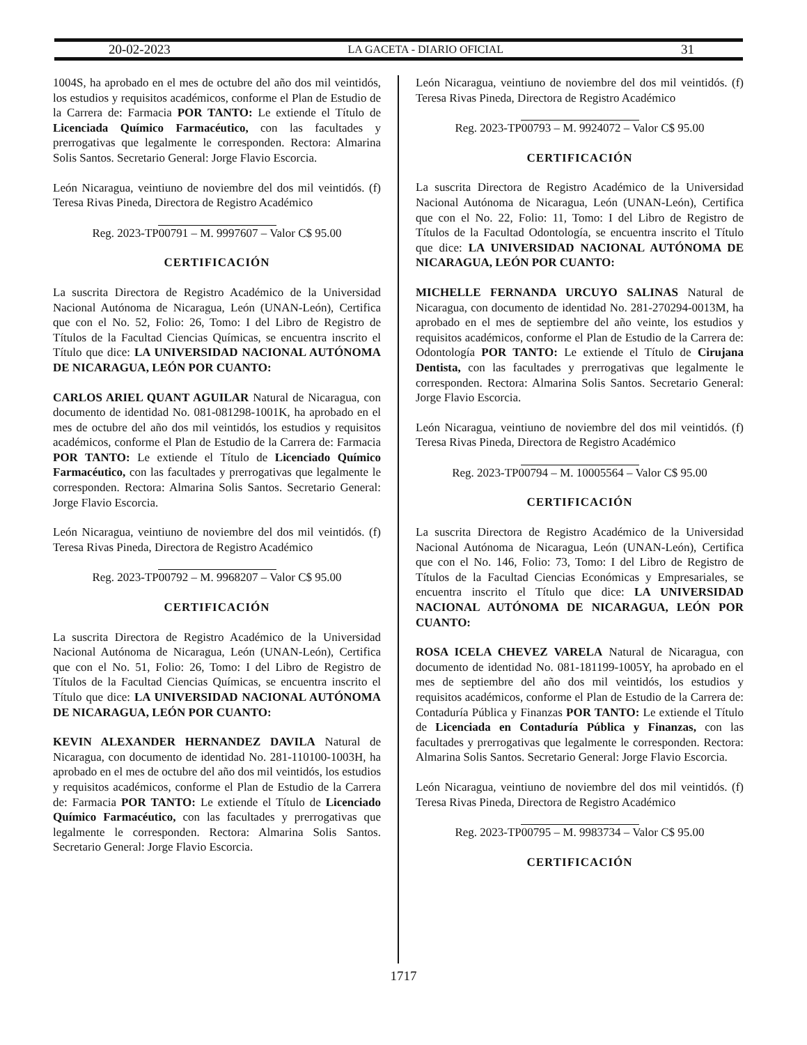20-02-2023 LA GACETA - DIARIO OFICIAL 31
1004S, ha aprobado en el mes de octubre del año dos mil veintidós, los estudios y requisitos académicos, conforme el Plan de Estudio de la Carrera de: Farmacia POR TANTO: Le extiende el Título de Licenciada Químico Farmacéutico, con las facultades y prerrogativas que legalmente le corresponden. Rectora: Almarina Solis Santos. Secretario General: Jorge Flavio Escorcia.
León Nicaragua, veintiuno de noviembre del dos mil veintidós. (f) Teresa Rivas Pineda, Directora de Registro Académico
Reg. 2023-TP00791 – M. 9997607 – Valor C$ 95.00
CERTIFICACIÓN
La suscrita Directora de Registro Académico de la Universidad Nacional Autónoma de Nicaragua, León (UNAN-León), Certifica que con el No. 52, Folio: 26, Tomo: I del Libro de Registro de Títulos de la Facultad Ciencias Químicas, se encuentra inscrito el Título que dice: LA UNIVERSIDAD NACIONAL AUTÓNOMA DE NICARAGUA, LEÓN POR CUANTO:
CARLOS ARIEL QUANT AGUILAR Natural de Nicaragua, con documento de identidad No. 081-081298-1001K, ha aprobado en el mes de octubre del año dos mil veintidós, los estudios y requisitos académicos, conforme el Plan de Estudio de la Carrera de: Farmacia POR TANTO: Le extiende el Título de Licenciado Químico Farmacéutico, con las facultades y prerrogativas que legalmente le corresponden. Rectora: Almarina Solis Santos. Secretario General: Jorge Flavio Escorcia.
León Nicaragua, veintiuno de noviembre del dos mil veintidós. (f) Teresa Rivas Pineda, Directora de Registro Académico
Reg. 2023-TP00792 – M. 9968207 – Valor C$ 95.00
CERTIFICACIÓN
La suscrita Directora de Registro Académico de la Universidad Nacional Autónoma de Nicaragua, León (UNAN-León), Certifica que con el No. 51, Folio: 26, Tomo: I del Libro de Registro de Títulos de la Facultad Ciencias Químicas, se encuentra inscrito el Título que dice: LA UNIVERSIDAD NACIONAL AUTÓNOMA DE NICARAGUA, LEÓN POR CUANTO:
KEVIN ALEXANDER HERNANDEZ DAVILA Natural de Nicaragua, con documento de identidad No. 281-110100-1003H, ha aprobado en el mes de octubre del año dos mil veintidós, los estudios y requisitos académicos, conforme el Plan de Estudio de la Carrera de: Farmacia POR TANTO: Le extiende el Título de Licenciado Químico Farmacéutico, con las facultades y prerrogativas que legalmente le corresponden. Rectora: Almarina Solis Santos. Secretario General: Jorge Flavio Escorcia.
León Nicaragua, veintiuno de noviembre del dos mil veintidós. (f) Teresa Rivas Pineda, Directora de Registro Académico
Reg. 2023-TP00793 – M. 9924072 – Valor C$ 95.00
CERTIFICACIÓN
La suscrita Directora de Registro Académico de la Universidad Nacional Autónoma de Nicaragua, León (UNAN-León), Certifica que con el No. 22, Folio: 11, Tomo: I del Libro de Registro de Títulos de la Facultad Odontología, se encuentra inscrito el Título que dice: LA UNIVERSIDAD NACIONAL AUTÓNOMA DE NICARAGUA, LEÓN POR CUANTO:
MICHELLE FERNANDA URCUYO SALINAS Natural de Nicaragua, con documento de identidad No. 281-270294-0013M, ha aprobado en el mes de septiembre del año veinte, los estudios y requisitos académicos, conforme el Plan de Estudio de la Carrera de: Odontología POR TANTO: Le extiende el Título de Cirujana Dentista, con las facultades y prerrogativas que legalmente le corresponden. Rectora: Almarina Solis Santos. Secretario General: Jorge Flavio Escorcia.
León Nicaragua, veintiuno de noviembre del dos mil veintidós. (f) Teresa Rivas Pineda, Directora de Registro Académico
Reg. 2023-TP00794 – M. 10005564 – Valor C$ 95.00
CERTIFICACIÓN
La suscrita Directora de Registro Académico de la Universidad Nacional Autónoma de Nicaragua, León (UNAN-León), Certifica que con el No. 146, Folio: 73, Tomo: I del Libro de Registro de Títulos de la Facultad Ciencias Económicas y Empresariales, se encuentra inscrito el Título que dice: LA UNIVERSIDAD NACIONAL AUTÓNOMA DE NICARAGUA, LEÓN POR CUANTO:
ROSA ICELA CHEVEZ VARELA Natural de Nicaragua, con documento de identidad No. 081-181199-1005Y, ha aprobado en el mes de septiembre del año dos mil veintidós, los estudios y requisitos académicos, conforme el Plan de Estudio de la Carrera de: Contaduría Pública y Finanzas POR TANTO: Le extiende el Título de Licenciada en Contaduría Pública y Finanzas, con las facultades y prerrogativas que legalmente le corresponden. Rectora: Almarina Solis Santos. Secretario General: Jorge Flavio Escorcia.
León Nicaragua, veintiuno de noviembre del dos mil veintidós. (f) Teresa Rivas Pineda, Directora de Registro Académico
Reg. 2023-TP00795 – M. 9983734 – Valor C$ 95.00
CERTIFICACIÓN
1717